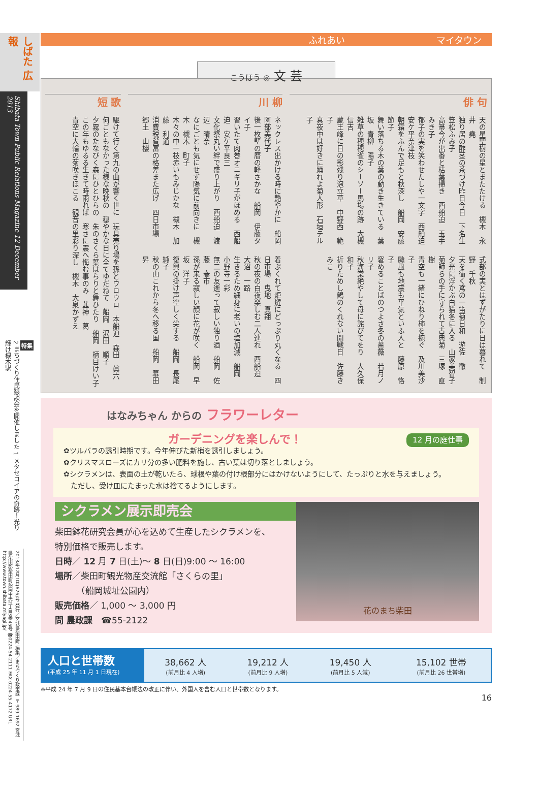しばた 広報
Shibata Town Public Relations Magazine 12 December 2013
特集
2 まちづくり住民懇談会を開催しました 1 メタセコイアの奇跡！光り輝け槻木駅
2013年12月1日(626)号 発行／宮城県柴田町 編集／まちづくり政策課 〒989-1692 宮城県柴田郡柴田町船岡中央2丁目3番45号 ☎0224-54-2111 FAX 0224-55-4172 URL http://www.town.shibata.miyagi.jp/
ふれあい マイタウン
こうほう ◎ 文 芸
俳 句
天の星聖樹の星とまたたける　槻木　永井　堯
独り居の酢茎の茶づけ昨日今日　下名生　笠松ふみ子
高箒今が出番と枯葉掃き　西船迫　玉手みき子
郁子の実を笑わせたしや一文字　西船迫　安ケ平奈津枝
朝霜をふんで足もと秋深し　船岡　安藤　節子
舞い落ちる木の葉の動き生きている　葉坂　青柳　陽子
雑草の穂穂雀のシーソー馬場の跡　大槻　信吉
蔵王峰に日の影残り泡立草　中野西　範子
真夜中は好きに踊れよ菊人形　石垣テル子
式部の実とはずがたりに日は暮れて　制野　千秋
天を衝く鳶の一笛菊日和　遊佐　徹
夕光に浮かぶ白猫冬に入る　山家美智子
菊師らの手に守られて古典菊　三塚　直樹
青空も一緒にひねり柿を捥ぐ　及川美沙子
颱風も地震も平気といふ人と　藤原　恪子
窘めることばのつよさ冬の薔薇　若月ノリ子
秋海棠絶やして母に詫びてをり　大久保和子
折りためし鶴のくれない開戦日　佐藤きみこ
川 柳
ネックレス出かける時に艶やかに　船岡　阿部美代子
後一枚壁の暦の軽さかな　船岡　伊藤タイ子
習いたて肉巻オニギリ子がほめる　西船迫　安ケ平良三
文化祭丸い絆で盛り上がり　西船迫　渡辺　晴奈
なにごとも気にせず陽気に前向きに　槻木　槻木　町子
木々の中一枝赤いもみじかな　槻木　加藤　利通
消費税貧富の格差また広げ　四日市場　郷土　山櫻
着ぶくれて炬燵にどっぷり丸くなる　四日市場　曳地　真翔
秋の夜の白夜楽しむ二人連れ　西船迫　大沼　一路
生きるため細身に老いの塩加減　船岡　小野寺一彩
無二の友逝って寂しい独り酒　船岡　佐藤　春市
孫が来る寂しい顔に花が咲く　船岡　早坂　洋子
復興の掛け声空しく尖する　船岡　長尾　純子
秋の山これから冬へ移る国　船岡　幕田　昇
短 歌
駆けて行く第九の曲が響く世に　玩具売り場を孫とウロウロ　本船迫　森田　眞六
何ごともなかった様な晩秋の　穏やかな日に全てゆだねて　船岡　沢田　順子
夕霧のたなびく森にひとひらの　朱のさくら葉はらりと舞ひたり　船岡　柄目けい子
この年もゆるる生きて時雨れば　寒さに震へ悔む事のみ　韮神　葛
青空に大輪の菊咲きほこる　観音の里彩り深し　槻木　大泉かずえ
はなみちゃん からの フラワーレター
12 月の庭仕事
ガーデニングを楽しんで！
✿ツルバラの誘引時期です。今年伸びた新梢を誘引しましょう。
✿クリスマスローズにカリ分の多い肥料を施し、古い葉は切り落としましょう。
✿シクラメンは、表面の土が乾いたら、球根や葉の付け根部分にはかけないようにして、たっぷりと水を与えましょう。
　ただし、受け皿にたまった水は捨てるようにします。
シクラメン展示即売会
柴田鉢花研究会員が心を込めて生産したシクラメンを、
特別価格で販売します。
日時／ 12 月 7 日(土)～ 8 日(日)9:00 ～ 16:00
場所／柴田町観光物産交流館「さくらの里」
　　　（船岡城址公園内）
販売価格／ 1,000 ～ 3,000 円
問 農政課　☎55-2122
花のまち柴田
人口と世帯数
(平成 25 年 11 月 1 日現在)
| 38,662 人 (前月比 4 人増) | 19,212 人 (前月比 9 人増) | 19,450 人 (前月比 5 人減) | 15,102 世帯 (前月比 26 世帯増) |
※平成 24 年 7 月 9 日の住民基本台帳法の改正に伴い、外国人を含む人口と世帯数となります。
16